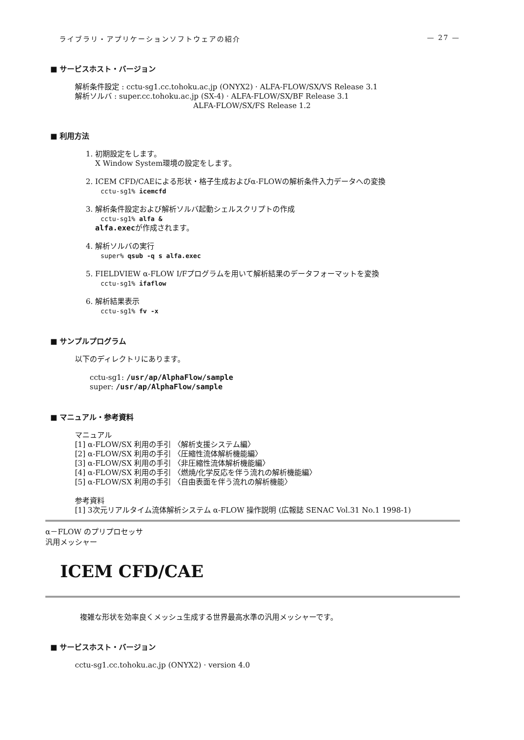ライブラリ・アプリケーションソフトウェアの紹介 — 27 —
■ サービスホスト・バージョン
解析条件設定 : cctu-sg1.cc.tohoku.ac.jp (ONYX2) · ALFA-FLOW/SX/VS Release 3.1
解析ソルバ : super.cc.tohoku.ac.jp (SX-4) · ALFA-FLOW/SX/BF Release 3.1
ALFA-FLOW/SX/FS Release 1.2
■ 利用方法
1. 初期設定をします。
X Window System環境の設定をします。
2. ICEM CFD/CAEによる形状・格子生成およびα-FLOWの解析条件入力データへの変換
cctu-sg1% icemcfd
3. 解析条件設定および解析ソルバ起動シェルスクリプトの作成
cctu-sg1% alfa &
alfa.execが作成されます。
4. 解析ソルバの実行
super% qsub -q s alfa.exec
5. FIELDVIEW α-FLOW I/Fプログラムを用いて解析結果のデータフォーマットを変換
cctu-sg1% ifaflow
6. 解析結果表示
cctu-sg1% fv -x
■ サンプルプログラム
以下のディレクトリにあります。
cctu-sg1: /usr/ap/AlphaFlow/sample
super: /usr/ap/AlphaFlow/sample
■ マニュアル・参考資料
マニュアル
[1] α-FLOW/SX 利用の手引 〈解析支援システム編〉
[2] α-FLOW/SX 利用の手引 〈圧縮性流体解析機能編〉
[3] α-FLOW/SX 利用の手引 〈非圧縮性流体解析機能編〉
[4] α-FLOW/SX 利用の手引 〈燃焼/化学反応を伴う流れの解析機能編〉
[5] α-FLOW/SX 利用の手引 〈自由表面を伴う流れの解析機能〉
参考資料
[1] 3次元リアルタイム流体解析システム α-FLOW 操作説明 (広報誌 SENAC Vol.31 No.1 1998-1)
α－FLOW のプリプロセッサ
汎用メッシャー
ICEM CFD/CAE
複雑な形状を効率良くメッシュ生成する世界最高水準の汎用メッシャーです。
■ サービスホスト・バージョン
cctu-sg1.cc.tohoku.ac.jp (ONYX2) · version 4.0